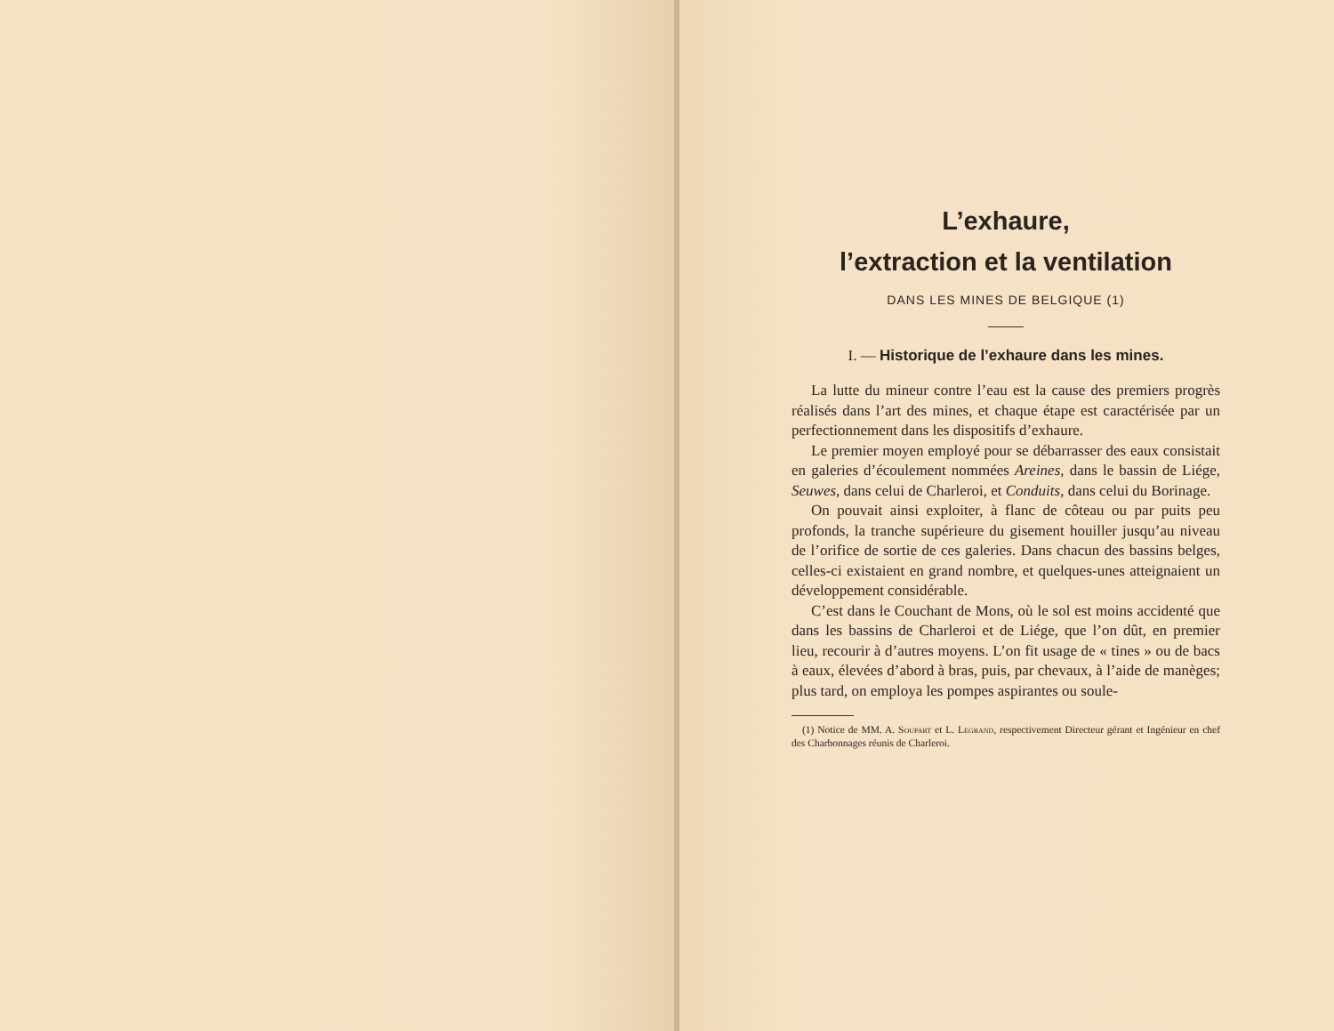L’exhaure,
l’extraction et la ventilation
DANS LES MINES DE BELGIQUE (1)
I. — Historique de l’exhaure dans les mines.
La lutte du mineur contre l’eau est la cause des premiers progrès réalisés dans l’art des mines, et chaque étape est caractérisée par un perfectionnement dans les dispositifs d’exhaure.
Le premier moyen employé pour se débarrasser des eaux consistait en galeries d’écoulement nommées Areines, dans le bassin de Liége, Seuwes, dans celui de Charleroi, et Conduits, dans celui du Borinage.
On pouvait ainsi exploiter, à flanc de côteau ou par puits peu profonds, la tranche supérieure du gisement houiller jusqu’au niveau de l’orifice de sortie de ces galeries. Dans chacun des bassins belges, celles-ci existaient en grand nombre, et quelques-unes atteignaient un développement considérable.
C’est dans le Couchant de Mons, où le sol est moins accidenté que dans les bassins de Charleroi et de Liége, que l’on dût, en premier lieu, recourir à d’autres moyens. L’on fit usage de « tines » ou de bacs à eaux, élevées d’abord à bras, puis, par chevaux, à l’aide de manèges; plus tard, on employa les pompes aspirantes ou soule-
(1) Notice de MM. A. Soupart et L. Legrand, respectivement Directeur gérant et Ingénieur en chef des Charbonnages réunis de Charleroi.